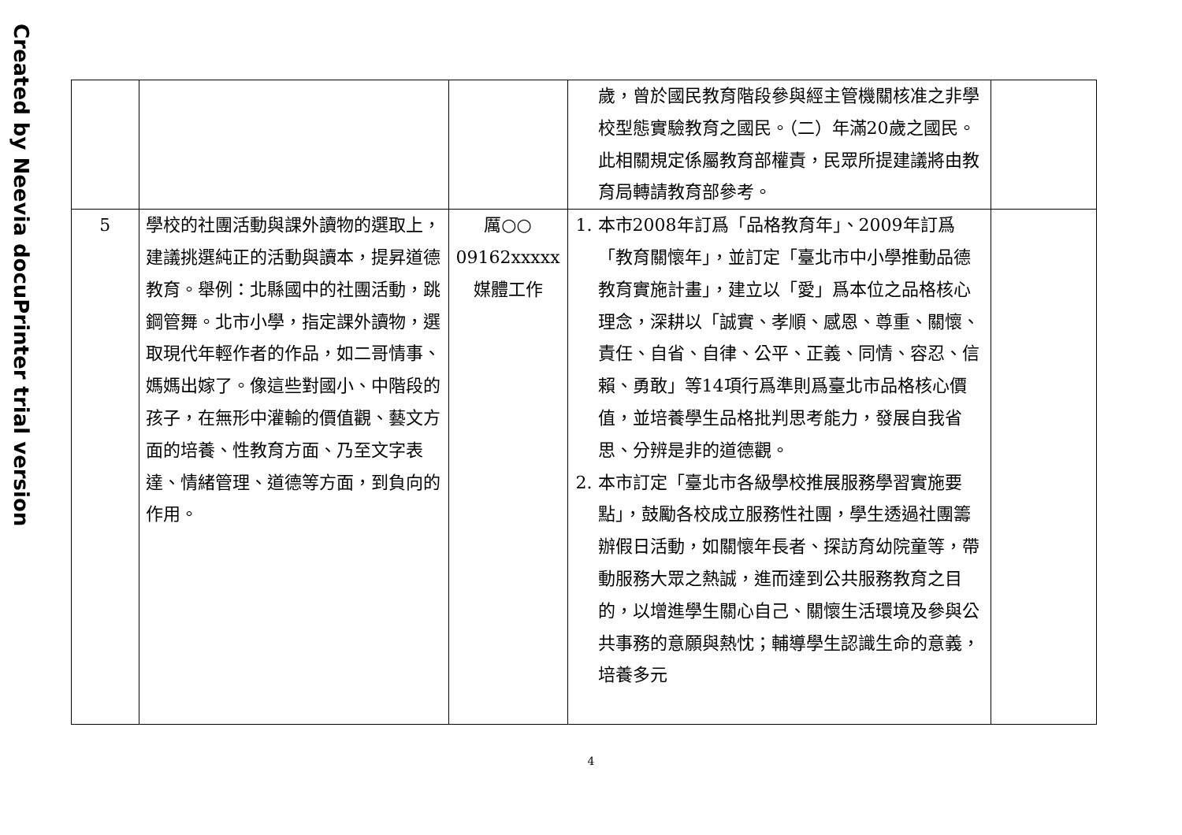Created by Neevia docuPrinter trial version
| | | | 歲，曾於國民教育階段參與經主管機關核准之非學校型態實驗教育之國民。（二）年滿20歲之國民。此相關規定係屬教育部權責，民眾所提建議將由教育局轉請教育部參考。 | |
| 5 | 學校的社團活動與課外讀物的選取上，建議挑選純正的活動與讀本，提昇道德教育。舉例：北縣國中的社團活動，跳鋼管舞。北市小學，指定課外讀物，選取現代年輕作者的作品，如二哥情事、媽媽出嫁了。像這些對國小、中階段的孩子，在無形中灌輸的價值觀、藝文方面的培養、性教育方面、乃至文字表達、情緒管理、道德等方面，到負向的作用。 | 厲○○ 09162xxxxx 媒體工作 | 1. 本市2008年訂爲「品格教育年」、2009年訂爲「教育關懷年」，並訂定「臺北市中小學推動品德教育實施計畫」，建立以「愛」爲本位之品格核心理念，深耕以「誠實、孝順、感恩、尊重、關懷、責任、自省、自律、公平、正義、同情、容忍、信賴、勇敢」等14項行爲準則爲臺北市品格核心價值，並培養學生品格批判思考能力，發展自我省思、分辨是非的道德觀。 2. 本市訂定「臺北市各級學校推展服務學習實施要點」，鼓勵各校成立服務性社團，學生透過社團籌辦假日活動，如關懷年長者、探訪育幼院童等，帶動服務大眾之熱誠，進而達到公共服務教育之目的，以增進學生關心自己、關懷生活環境及參與公共事務的意願與熱忱；輔導學生認識生命的意義，培養多元 | |
4